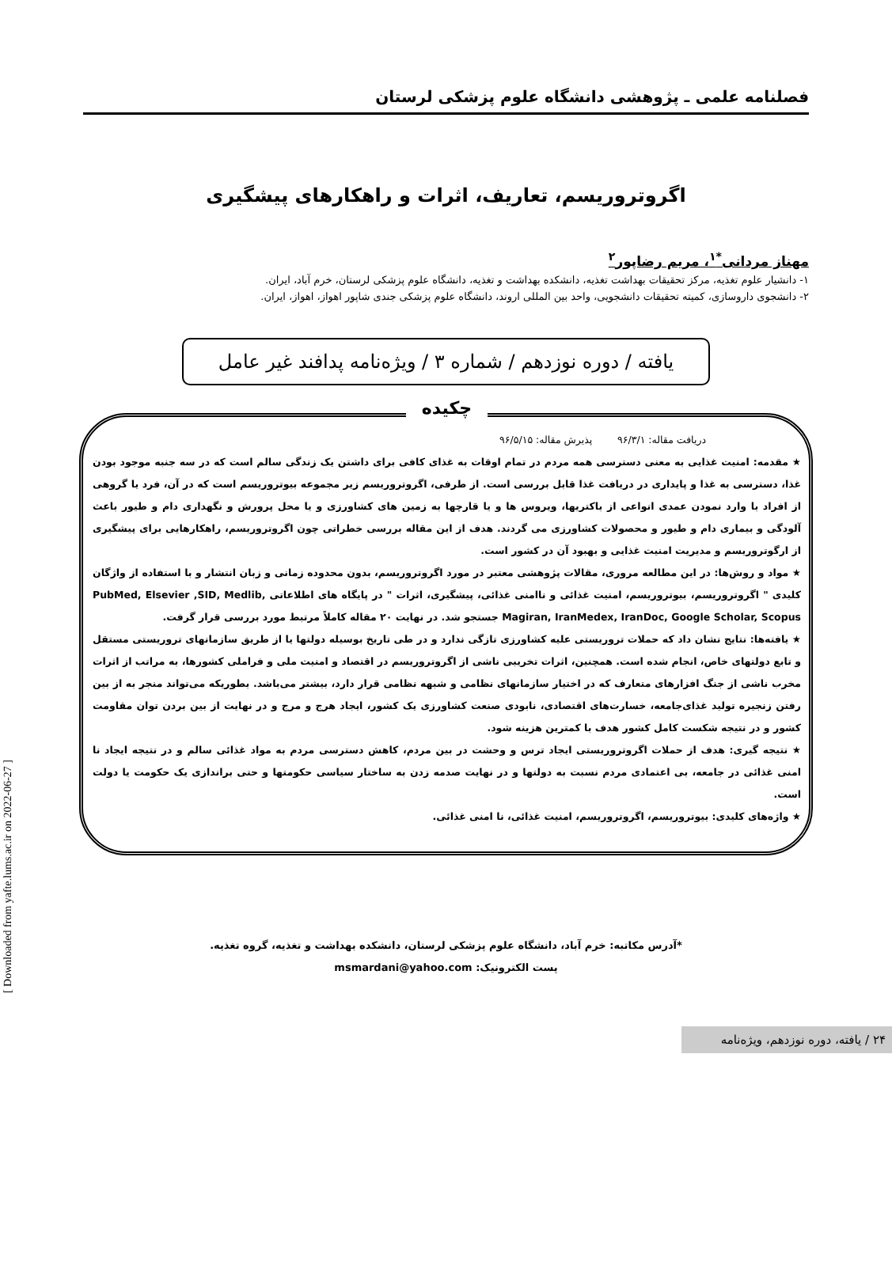فصلنامه علمی ـ پژوهشی دانشگاه علوم پزشکی لرستان
اگروتروریسم، تعاریف، اثرات و راهکارهای پیشگیری
مهناز مردانی<sup>*۱</sup>، مریم رضاپور<sup>۲</sup>
۱- دانشیار علوم تغذیه، مرکز تحقیقات بهداشت تغذیه، دانشکده بهداشت و تغذیه، دانشگاه علوم پزشکی لرستان، خرم آباد، ایران.
۲- دانشجوی داروسازی، کمیته تحقیقات دانشجویی، واحد بین المللی اروند، دانشگاه علوم پزشکی جندی شاپور اهواز، اهواز، ایران.
یافته / دوره نوزدهم / شماره ۳ / ویژه‌نامه پدافند غیر عامل
چکیده
دریافت مقاله: ۹۶/۳/۱ پذیرش مقاله: ۹۶/۵/۱۵
★ مقدمه: امنیت غذایی به معنی دسترسی همه مردم در تمام اوقات به غذای کافی برای داشتن یک زندگی سالم است که در سه جنبه موجود بودن غذا، دسترسی به غذا و پایداری در دریافت غذا قابل بررسی است. از طرفی، اگروتروریسم زیر مجموعه بیوتروریسم است که در آن، فرد یا گروهی از افراد با وارد نمودن عمدی انواعی از باکتریها، ویروس ها و یا قارچها به زمین های کشاورزی و یا محل پرورش و نگهداری دام و طیور باعث آلودگی و بیماری دام و طیور و محصولات کشاورزی می گردند. هدف از این مقاله بررسی خطراتی چون اگروتروریسم، راهکارهایی برای پیشگیری از ارگوتروریسم و مدیریت امنیت غذایی و بهبود آن در کشور است.
★ مواد و روش‌ها: در این مطالعه مروری، مقالات پژوهشی معتبر در مورد اگروتروریسم، بدون محدوده زمانی و زبان انتشار و با استفاده از واژگان کلیدی " اگروتروریسم، بیوتروریسم، امنیت غذائی و ناامنی غذائی، پیشگیری، اثرات " در پایگاه های اطلاعاتی PubMed, Elsevier ,SID, Medlib, Magiran, IranMedex, IranDoc, Google Scholar, Scopus جستجو شد. در نهایت ۲۰ مقاله کاملاً مرتبط مورد بررسی قرار گرفت.
★ یافته‌ها: نتایج نشان داد که حملات تروریستی علیه کشاورزی تازگی ندارد و در طی تاریخ بوسیله دولتها یا از طریق سازمانهای تروریستی مستقل و تابع دولتهای خاص، انجام شده است. همچنین، اثرات تخریبی ناشی از اگروتروریسم در اقتصاد و امنیت ملی و فراملی کشورها، به مراتب از اثرات مخرب ناشی از جنگ افزارهای متعارف که در اختیار سازمانهای نظامی و شبهه نظامی قرار دارد، بیشتر می‌باشد. بطوریکه می‌تواند منجر به از بین رفتن زنجیره تولید غذای‌جامعه، خسارت‌های اقتصادی، نابودی صنعت کشاورزی یک کشور، ایجاد هرج و مرج و در نهایت از بین بردن توان مقاومت کشور و در نتیجه شکست کامل کشور هدف با کمترین هزینه شود.
★ نتیجه گیری: هدف از حملات اگروتروریستی ایجاد ترس و وحشت در بین مردم، کاهش دسترسی مردم به مواد غذائی سالم و در نتیجه ایجاد نا امنی غذائی در جامعه، بی اعتمادی مردم نسبت به دولتها و در نهایت صدمه زدن به ساختار سیاسی حکومتها و حتی براندازی یک حکومت یا دولت است.
★ واژه‌های کلیدی: بیوتروریسم، اگروتروریسم، امنیت غذائی، نا امنی غذائی.
*آدرس مکاتبه: خرم آباد، دانشگاه علوم پزشکی لرستان، دانشکده بهداشت و تغذیه، گروه تغذیه.
پست الکترونیک: msmardani@yahoo.com
۲۴ / یافته، دوره نوزدهم، ویژه‌نامه
[ Downloaded from yafte.lums.ac.ir on 2022-06-27 ]